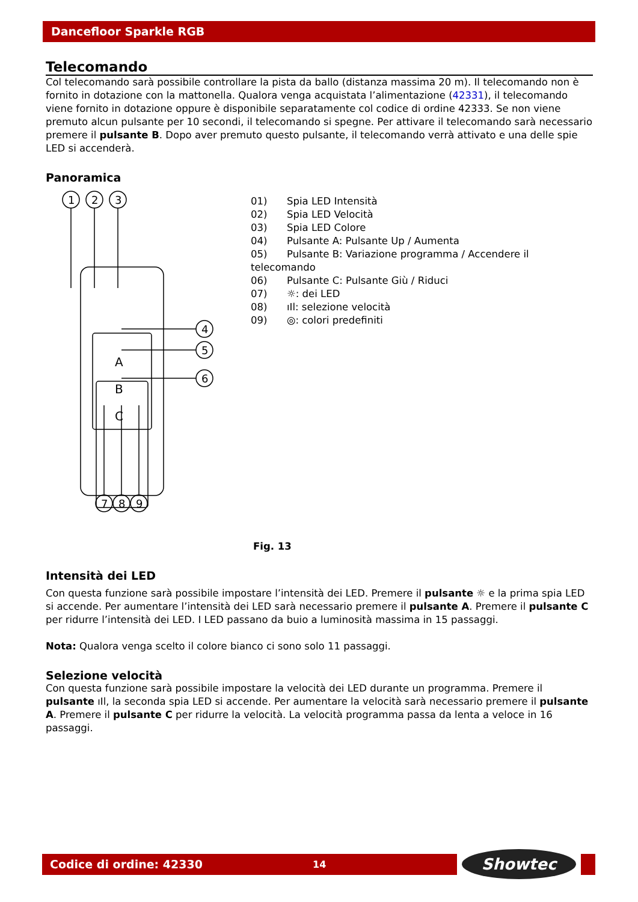Dancefloor Sparkle RGB
Telecomando
Col telecomando sarà possibile controllare la pista da ballo (distanza massima 20 m). Il telecomando non è fornito in dotazione con la mattonella. Qualora venga acquistata l’alimentazione (42331), il telecomando viene fornito in dotazione oppure è disponibile separatamente col codice di ordine 42333. Se non viene premuto alcun pulsante per 10 secondi, il telecomando si spegne. Per attivare il telecomando sarà necessario premere il pulsante B. Dopo aver premuto questo pulsante, il telecomando verrà attivato e una delle spie LED si accenderà.
Panoramica
A
B
C
1
2
3
4
5
6
7
8
9
01) Spia LED Intensità
02) Spia LED Velocità
03) Spia LED Colore
04) Pulsante A: Pulsante Up / Aumenta
05) Pulsante B: Variazione programma / Accendere il telecomando
06) Pulsante C: Pulsante Giù / Riduci
07) ☼: dei LED
08) ıIl: selezione velocità
09) ◎: colori predefiniti
Fig. 13
Intensità dei LED
Con questa funzione sarà possibile impostare l’intensità dei LED. Premere il pulsante ☼ e la prima spia LED si accende. Per aumentare l’intensità dei LED sarà necessario premere il pulsante A. Premere il pulsante C per ridurre l’intensità dei LED. I LED passano da buio a luminosità massima in 15 passaggi.
Nota: Qualora venga scelto il colore bianco ci sono solo 11 passaggi.
Selezione velocità
Con questa funzione sarà possibile impostare la velocità dei LED durante un programma. Premere il pulsante ıIl, la seconda spia LED si accende. Per aumentare la velocità sarà necessario premere il pulsante A. Premere il pulsante C per ridurre la velocità. La velocità programma passa da lenta a veloce in 16 passaggi.
Codice di ordine: 42330 14 Showtec